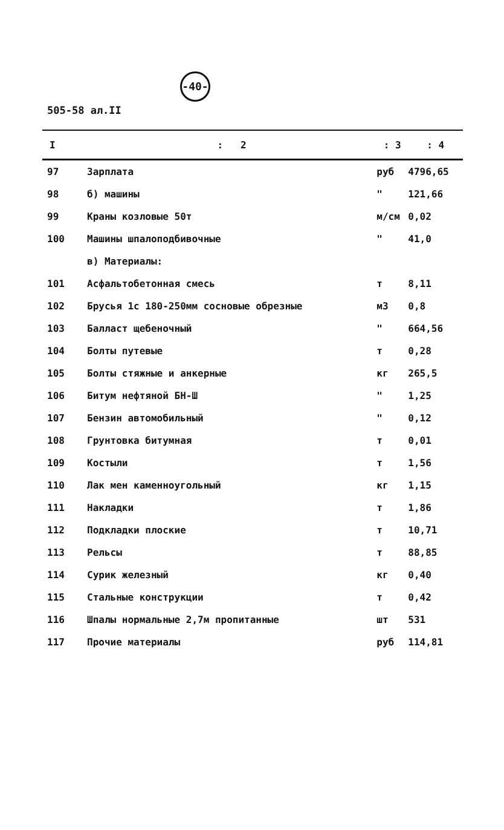-40-
505-58 ал.II
| I | : 2 | : 3 | : 4 |
| --- | --- | --- | --- |
| 97 | Зарплата | руб | 4796,65 |
| 98 | б) машины | " | 121,66 |
| 99 | Краны козловые 50т | м/см | 0,02 |
| 100 | Машины шпалоподбивочные | " | 41,0 |
| | в) Материалы: | | |
| 101 | Асфальтобетонная смесь | т | 8,11 |
| 102 | Брусья 1с 180-250мм сосновые обрезные | м3 | 0,8 |
| 103 | Балласт щебеночный | " | 664,56 |
| 104 | Болты путевые | т | 0,28 |
| 105 | Болты стяжные и анкерные | кг | 265,5 |
| 106 | Битум нефтяной БН-Ш | " | 1,25 |
| 107 | Бензин автомобильный | " | 0,12 |
| 108 | Грунтовка битумная | т | 0,01 |
| 109 | Костыли | т | 1,56 |
| 110 | Лак мен каменноугольный | кг | 1,15 |
| 111 | Накладки | т | 1,86 |
| 112 | Подкладки плоские | т | 10,71 |
| 113 | Рельсы | т | 88,85 |
| 114 | Сурик железный | кг | 0,40 |
| 115 | Стальные конструкции | т | 0,42 |
| 116 | Шпалы нормальные 2,7м пропитанные | шт | 531 |
| 117 | Прочие материалы | руб | 114,81 |